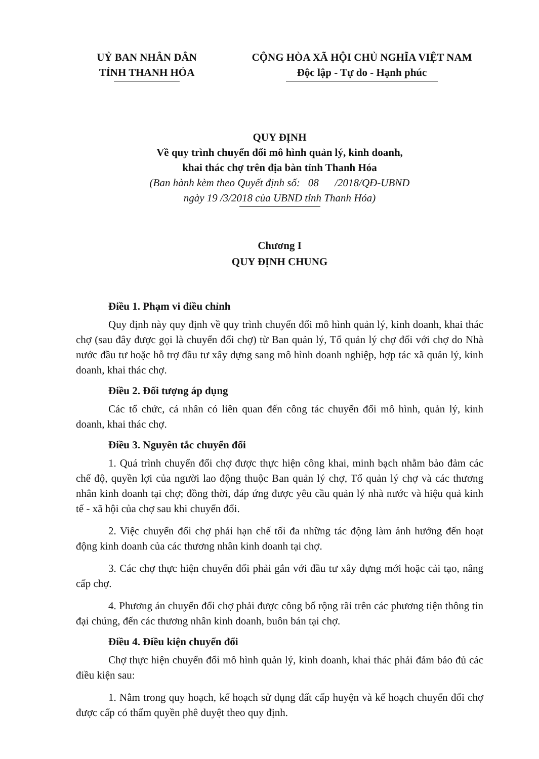UỶ BAN NHÂN DÂN
TỈNH THANH HÓA
CỘNG HÒA XÃ HỘI CHỦ NGHĨA VIỆT NAM
Độc lập - Tự do - Hạnh phúc
QUY ĐỊNH
Về quy trình chuyển đổi mô hình quản lý, kinh doanh,
khai thác chợ trên địa bàn tỉnh Thanh Hóa
(Ban hành kèm theo Quyết định số: 08 /2018/QĐ-UBND
ngày 19 /3/2018 của UBND tỉnh Thanh Hóa)
Chương I
QUY ĐỊNH CHUNG
Điều 1. Phạm vi điều chỉnh
Quy định này quy định về quy trình chuyển đổi mô hình quản lý, kinh doanh, khai thác chợ (sau đây được gọi là chuyển đổi chợ) từ Ban quản lý, Tổ quản lý chợ đối với chợ do Nhà nước đầu tư hoặc hỗ trợ đầu tư xây dựng sang mô hình doanh nghiệp, hợp tác xã quản lý, kinh doanh, khai thác chợ.
Điều 2. Đối tượng áp dụng
Các tổ chức, cá nhân có liên quan đến công tác chuyển đổi mô hình, quản lý, kinh doanh, khai thác chợ.
Điều 3. Nguyên tắc chuyển đổi
1. Quá trình chuyển đổi chợ được thực hiện công khai, minh bạch nhằm bảo đảm các chế độ, quyền lợi của người lao động thuộc Ban quản lý chợ, Tổ quản lý chợ và các thương nhân kinh doanh tại chợ; đồng thời, đáp ứng được yêu cầu quản lý nhà nước và hiệu quả kinh tế - xã hội của chợ sau khi chuyển đổi.
2. Việc chuyển đổi chợ phải hạn chế tối đa những tác động làm ảnh hưởng đến hoạt động kinh doanh của các thương nhân kinh doanh tại chợ.
3. Các chợ thực hiện chuyển đổi phải gắn với đầu tư xây dựng mới hoặc cải tạo, nâng cấp chợ.
4. Phương án chuyển đổi chợ phải được công bố rộng rãi trên các phương tiện thông tin đại chúng, đến các thương nhân kinh doanh, buôn bán tại chợ.
Điều 4. Điều kiện chuyển đổi
Chợ thực hiện chuyển đổi mô hình quản lý, kinh doanh, khai thác phải đảm bảo đủ các điều kiện sau:
1. Nằm trong quy hoạch, kế hoạch sử dụng đất cấp huyện và kế hoạch chuyển đổi chợ được cấp có thẩm quyền phê duyệt theo quy định.